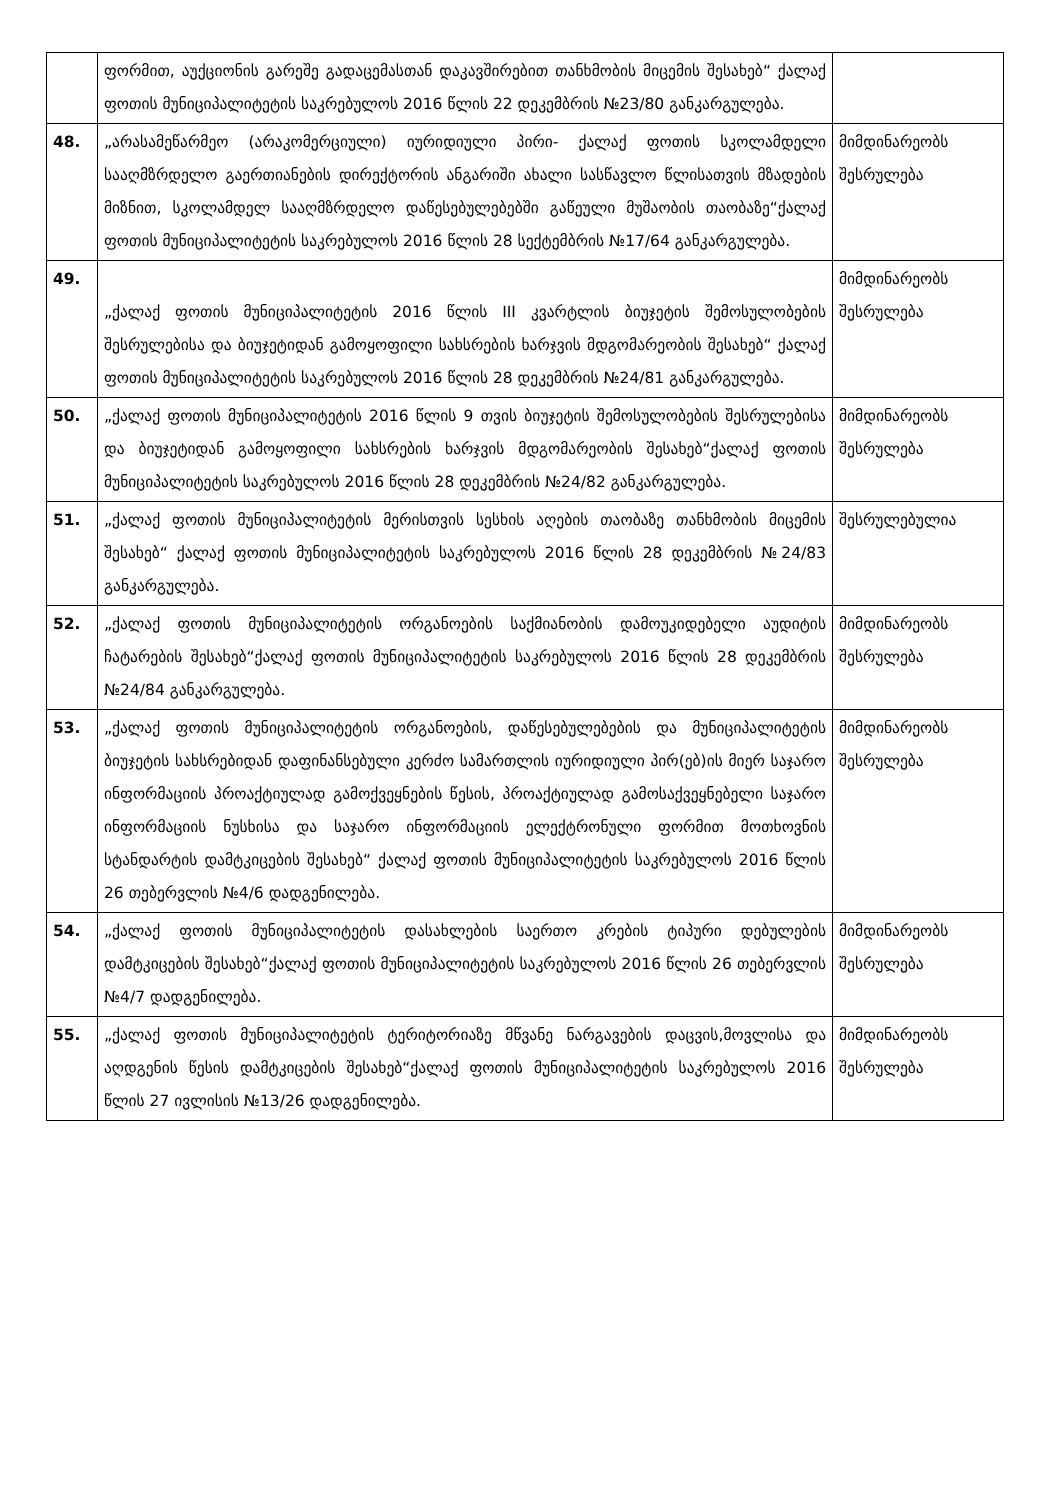| | ფორმით, აუქციონის გარეშე გადაცემასთან დაკავშირებით თანხმობის მიცემის შესახებ“ ქალაქ ფოთის მუნიციპალიტეტის საკრებულოს 2016 წლის 22 დეკემბრის №23/80 განკარგულება. | |
| 48. | „არასამეწარმეო (არაკომერციული) იურიდიული პირი- ქალაქ ფოთის სკოლამდელი სააღმზრდელო გაერთიანების დირექტორის ანგარიში ახალი სასწავლო წლისათვის მზადების მიზნით, სკოლამდელ სააღმზრდელო დაწესებულებებში გაწეული მუშაობის თაობაზე“ქალაქ ფოთის მუნიციპალიტეტის საკრებულოს 2016 წლის 28 სექტემბრის №17/64 განკარგულება. | მიმდინარეობს შესრულება |
| 49. | „ქალაქ ფოთის მუნიციპალიტეტის 2016 წლის III კვარტლის ბიუჯეტის შემოსულობების შესრულებისა და ბიუჯეტიდან გამოყოფილი სახსრების ხარჯვის მდგომარეობის შესახებ“ ქალაქ ფოთის მუნიციპალიტეტის საკრებულოს 2016 წლის 28 დეკემბრის №24/81 განკარგულება. | მიმდინარეობს შესრულება |
| 50. | „ქალაქ ფოთის მუნიციპალიტეტის 2016 წლის 9 თვის ბიუჯეტის შემოსულობების შესრულებისა და ბიუჯეტიდან გამოყოფილი სახსრების ხარჯვის მდგომარეობის შესახებ“ქალაქ ფოთის მუნიციპალიტეტის საკრებულოს 2016 წლის 28 დეკემბრის №24/82 განკარგულება. | მიმდინარეობს შესრულება |
| 51. | „ქალაქ ფოთის მუნიციპალიტეტის მერისთვის სესხის აღების თაობაზე თანხმობის მიცემის შესახებ“ ქალაქ ფოთის მუნიციპალიტეტის საკრებულოს 2016 წლის 28 დეკემბრის №24/83 განკარგულება. | შესრულებულია |
| 52. | „ქალაქ ფოთის მუნიციპალიტეტის ორგანოების საქმიანობის დამოუკიდებელი აუდიტის ჩატარების შესახებ“ქალაქ ფოთის მუნიციპალიტეტის საკრებულოს 2016 წლის 28 დეკემბრის №24/84 განკარგულება. | მიმდინარეობს შესრულება |
| 53. | „ქალაქ ფოთის მუნიციპალიტეტის ორგანოების, დაწესებულებების და მუნიციპალიტეტის ბიუჯეტის სახსრებიდან დაფინანსებული კერძო სამართლის იურიდიული პირ(ებ)ის მიერ საჯარო ინფორმაციის პროაქტიულად გამოქვეყნების წესის, პროაქტიულად გამოსაქვეყნებელი საჯარო ინფორმაციის ნუსხისა და საჯარო ინფორმაციის ელექტრონული ფორმით მოთხოვნის სტანდარტის დამტკიცების შესახებ“ ქალაქ ფოთის მუნიციპალიტეტის საკრებულოს 2016 წლის 26 თებერვლის №4/6 დადგენილება. | მიმდინარეობს შესრულება |
| 54. | „ქალაქ ფოთის მუნიციპალიტეტის დასახლების საერთო კრების ტიპური დებულების დამტკიცების შესახებ“ქალაქ ფოთის მუნიციპალიტეტის საკრებულოს 2016 წლის 26 თებერვლის №4/7 დადგენილება. | მიმდინარეობს შესრულება |
| 55. | „ქალაქ ფოთის მუნიციპალიტეტის ტერიტორიაზე მწვანე ნარგავების დაცვის,მოვლისა და აღდგენის წესის დამტკიცების შესახებ“ქალაქ ფოთის მუნიციპალიტეტის საკრებულოს 2016 წლის 27 ივლისის №13/26 დადგენილება. | მიმდინარეობს შესრულება |